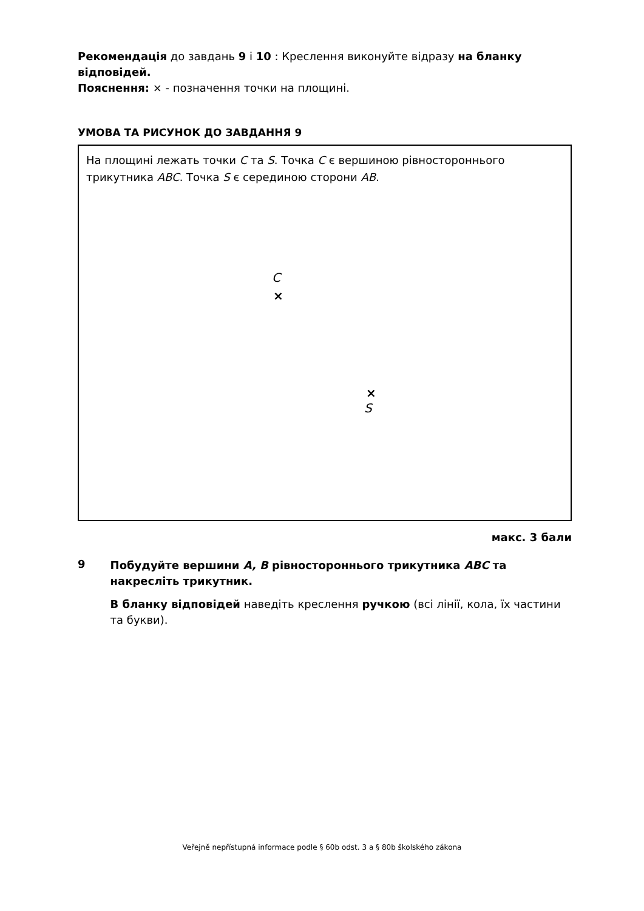Рекомендація до завдань 9 і 10 : Креслення виконуйте відразу на бланку відповідей.
Пояснення: × - позначення точки на площині.
УМОВА ТА РИСУНОК ДО ЗАВДАННЯ 9
На площині лежать точки C та S. Точка C є вершиною рівностороннього трикутника ABC. Точка S є серединою сторони AB.
C
×
×
S
макс. 3 бали
9
Побудуйте вершини A, B рівностороннього трикутника ABC та накресліть трикутник.
В бланку відповідей наведіть креслення ручкою (всі лінії, кола, їх частини та букви).
Veřejně nepřístupná informace podle § 60b odst. 3 a § 80b školského zákona